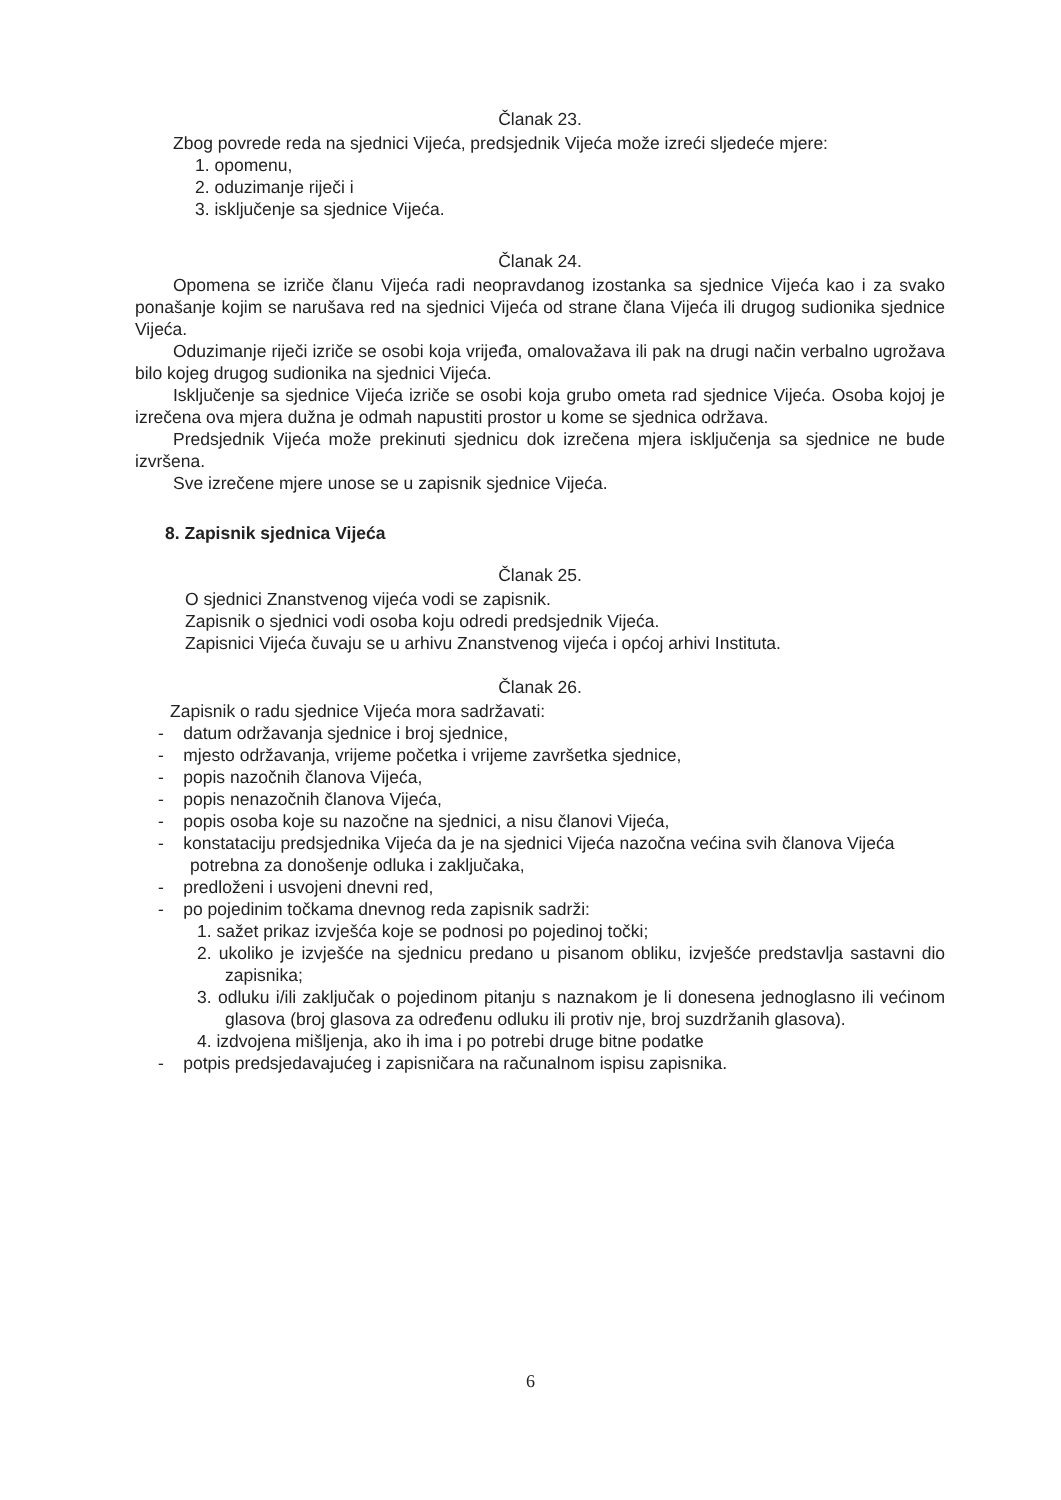Članak 23.
Zbog povrede reda na sjednici Vijeća, predsjednik Vijeća može izreći sljedeće mjere:
1. opomenu,
2. oduzimanje riječi i
3. isključenje sa sjednice Vijeća.
Članak 24.
Opomena se izriče članu Vijeća radi neopravdanog izostanka sa sjednice Vijeća kao i za svako ponašanje kojim se narušava red na sjednici Vijeća od strane člana Vijeća ili drugog sudionika sjednice Vijeća.
Oduzimanje riječi izriče se osobi koja vrijeđa, omalovažava ili pak na drugi način verbalno ugrožava bilo kojeg drugog sudionika na sjednici Vijeća.
Isključenje sa sjednice Vijeća izriče se osobi koja grubo ometa rad sjednice Vijeća. Osoba kojoj je izrečena ova mjera dužna je odmah napustiti prostor u kome se sjednica održava.
Predsjednik Vijeća može prekinuti sjednicu dok izrečena mjera isključenja sa sjednice ne bude izvršena.
Sve izrečene mjere unose se u zapisnik sjednice Vijeća.
8. Zapisnik sjednica Vijeća
Članak 25.
O sjednici Znanstvenog vijeća vodi se zapisnik.
Zapisnik o sjednici vodi osoba koju odredi predsjednik Vijeća.
Zapisnici Vijeća čuvaju se u arhivu Znanstvenog vijeća i općoj arhivi Instituta.
Članak 26.
Zapisnik o radu sjednice Vijeća mora sadržavati:
- datum održavanja sjednice i broj sjednice,
- mjesto održavanja, vrijeme početka i vrijeme završetka sjednice,
- popis nazočnih članova Vijeća,
- popis nenazočnih članova Vijeća,
- popis osoba koje su nazočne na sjednici, a nisu članovi Vijeća,
- konstataciju predsjednika Vijeća da je na sjednici Vijeća nazočna većina svih članova Vijeća potrebna za donošenje odluka i zaključaka,
- predloženi i usvojeni dnevni red,
- po pojedinim točkama dnevnog reda zapisnik sadrži:
1. sažet prikaz izvješća koje se podnosi po pojedinoj točki;
2. ukoliko je izvješće na sjednicu predano u pisanom obliku, izvješće predstavlja sastavni dio zapisnika;
3. odluku i/ili zaključak o pojedinom pitanju s naznakom je li donesena jednoglasno ili većinom glasova (broj glasova za određenu odluku ili protiv nje, broj suzdržanih glasova).
4. izdvojena mišljenja, ako ih ima i po potrebi druge bitne podatke
- potpis predsjedavajućeg i zapisničara na računalnom ispisu zapisnika.
6